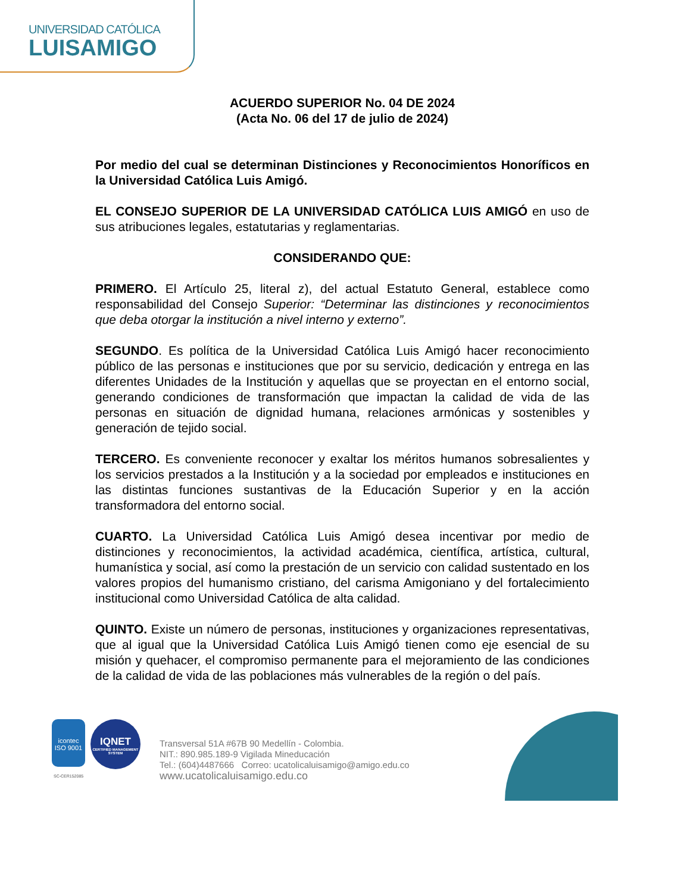UNIVERSIDAD CATÓLICA
LUISAMIGO
ACUERDO SUPERIOR No. 04 DE 2024
(Acta No. 06 del 17 de julio de 2024)
Por medio del cual se determinan Distinciones y Reconocimientos Honoríficos en la Universidad Católica Luis Amigó.
EL CONSEJO SUPERIOR DE LA UNIVERSIDAD CATÓLICA LUIS AMIGÓ en uso de sus atribuciones legales, estatutarias y reglamentarias.
CONSIDERANDO QUE:
PRIMERO. El Artículo 25, literal z), del actual Estatuto General, establece como responsabilidad del Consejo Superior: “Determinar las distinciones y reconocimientos que deba otorgar la institución a nivel interno y externo”.
SEGUNDO. Es política de la Universidad Católica Luis Amigó hacer reconocimiento público de las personas e instituciones que por su servicio, dedicación y entrega en las diferentes Unidades de la Institución y aquellas que se proyectan en el entorno social, generando condiciones de transformación que impactan la calidad de vida de las personas en situación de dignidad humana, relaciones armónicas y sostenibles y generación de tejido social.
TERCERO. Es conveniente reconocer y exaltar los méritos humanos sobresalientes y los servicios prestados a la Institución y a la sociedad por empleados e instituciones en las distintas funciones sustantivas de la Educación Superior y en la acción transformadora del entorno social.
CUARTO. La Universidad Católica Luis Amigó desea incentivar por medio de distinciones y reconocimientos, la actividad académica, científica, artística, cultural, humanística y social, así como la prestación de un servicio con calidad sustentado en los valores propios del humanismo cristiano, del carisma Amigoniano y del fortalecimiento institucional como Universidad Católica de alta calidad.
QUINTO. Existe un número de personas, instituciones y organizaciones representativas, que al igual que la Universidad Católica Luis Amigó tienen como eje esencial de su misión y quehacer, el compromiso permanente para el mejoramiento de las condiciones de la calidad de vida de las poblaciones más vulnerables de la región o del país.
icontec
ISO 9001
SC-CER152085
IQNET
CERTIFIED MANAGEMENT SYSTEM
Transversal 51A #67B 90 Medellín - Colombia.
NIT.: 890.985.189-9 Vigilada Mineducación
Tel.: (604)4487666 Correo: ucatolicaluisamigo@amigo.edu.co
www.ucatolicaluisamigo.edu.co